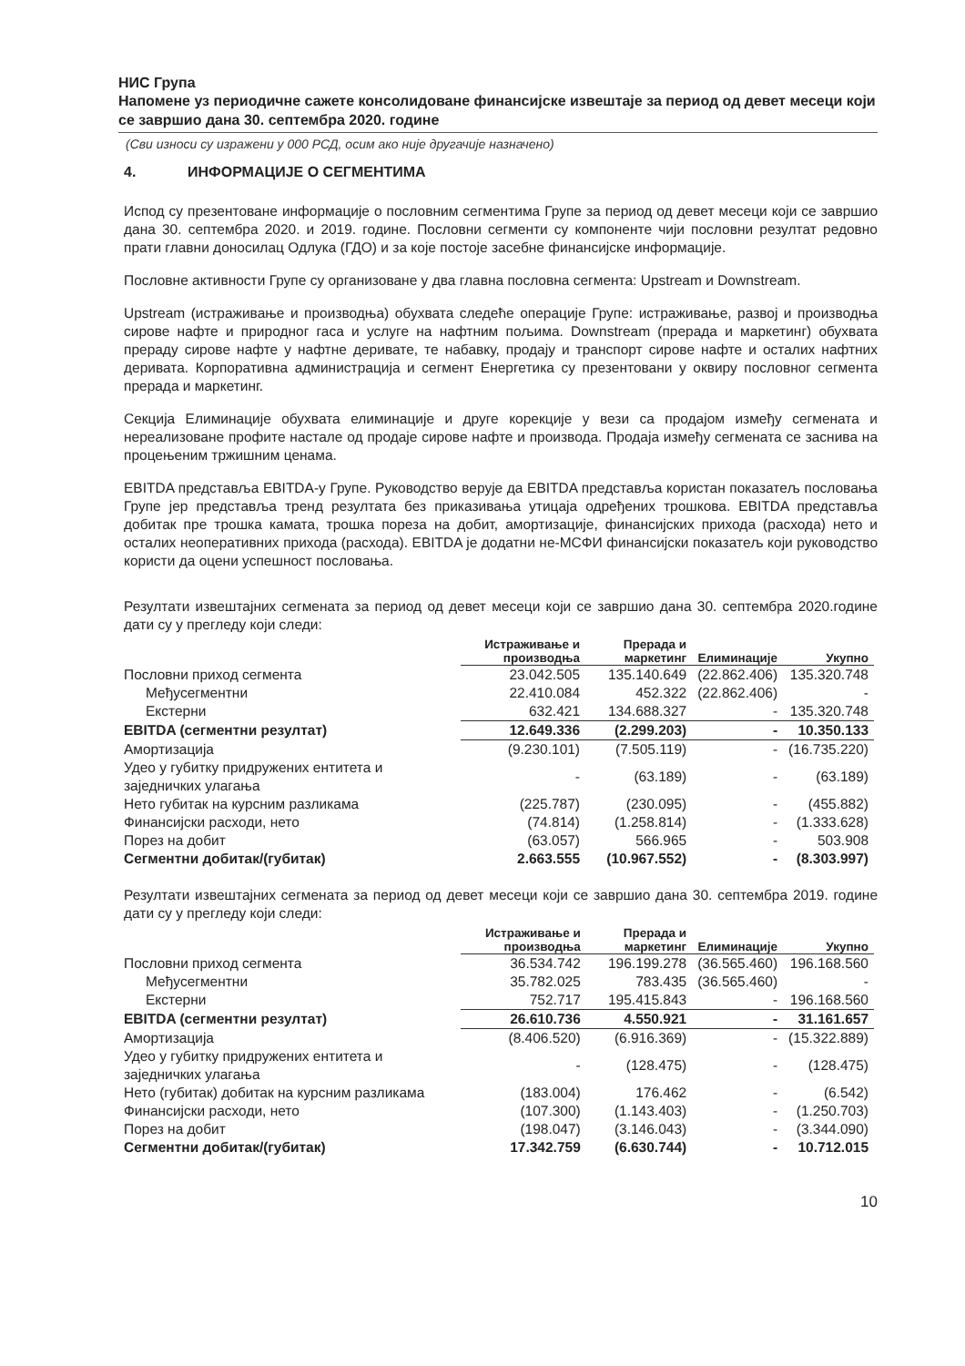НИС Група
Напомене уз периодичне сажете консолидоване финансијске извештаје за период од девет месеци који се завршио дана 30. септембра 2020. године
(Сви износи су изражени у 000 РСД, осим ако није другачије назначено)
4. ИНФОРМАЦИЈЕ О СЕГМЕНТИМА
Испод су презентоване информације о пословним сегментима Групе за период од девет месеци који се завршио дана 30. септембра 2020. и 2019. године. Пословни сегменти су компоненте чији пословни резултат редовно прати главни доносилац Одлука (ГДО) и за које постоје засебне финансијске информације.
Пословне активности Групе су организоване у два главна пословна сегмента: Upstream и Downstream.
Upstream (истраживање и производња) обухвата следеће операције Групе: истраживање, развој и производња сирове нафте и природног гаса и услуге на нафтним пољима. Downstream (прерада и маркетинг) обухвата прераду сирове нафте у нафтне деривате, те набавку, продају и транспорт сирове нафте и осталих нафтних деривата. Корпоративна администрација и сегмент Енергетика су презентовани у оквиру пословног сегмента прерада и маркетинг.
Секција Елиминације обухвата елиминације и друге корекције у вези са продајом између сегмената и нереализоване профите настале од продаје сирове нафте и производа. Продаја између сегмената се заснива на процењеним тржишним ценама.
EBITDA представља EBITDA-у Групе. Руководство верује да EBITDA представља користан показатељ пословања Групе јер представља тренд резултата без приказивања утицаја одређених трошкова. EBITDA представља добитак пре трошка камата, трошка пореза на добит, амортизације, финансијских прихода (расхода) нето и осталих неоперативних прихода (расхода). EBITDA је додатни не-МСФИ финансијски показатељ који руководство користи да оцени успешност пословања.
Резултати извештајних сегмената за период од девет месеци који се завршио дана 30. септембра 2020.године дати су у прегледу који следи:
| | Истраживање и производња | Прерада и маркетинг | Елиминације | Укупно |
| --- | --- | --- | --- | --- |
| Пословни приход сегмента | 23.042.505 | 135.140.649 | (22.862.406) | 135.320.748 |
| Међусегментни | 22.410.084 | 452.322 | (22.862.406) | - |
| Екстерни | 632.421 | 134.688.327 | - | 135.320.748 |
| EBITDA (сегментни резултат) | 12.649.336 | (2.299.203) | - | 10.350.133 |
| Амортизација | (9.230.101) | (7.505.119) | - | (16.735.220) |
| Удео у губитку придружених ентитета и заједничких улагања | - | (63.189) | - | (63.189) |
| Нето губитак на курсним разликама | (225.787) | (230.095) | - | (455.882) |
| Финансијски расходи, нето | (74.814) | (1.258.814) | - | (1.333.628) |
| Порез на добит | (63.057) | 566.965 | - | 503.908 |
| Сегментни добитак/(губитак) | 2.663.555 | (10.967.552) | - | (8.303.997) |
Резултати извештајних сегмената за период од девет месеци који се завршио дана 30. септембра 2019. године дати су у прегледу који следи:
| | Истраживање и производња | Прерада и маркетинг | Елиминације | Укупно |
| --- | --- | --- | --- | --- |
| Пословни приход сегмента | 36.534.742 | 196.199.278 | (36.565.460) | 196.168.560 |
| Међусегментни | 35.782.025 | 783.435 | (36.565.460) | - |
| Екстерни | 752.717 | 195.415.843 | - | 196.168.560 |
| EBITDA (сегментни резултат) | 26.610.736 | 4.550.921 | - | 31.161.657 |
| Амортизација | (8.406.520) | (6.916.369) | - | (15.322.889) |
| Удео у губитку придружених ентитета и заједничких улагања | - | (128.475) | - | (128.475) |
| Нето (губитак) добитак на курсним разликама | (183.004) | 176.462 | - | (6.542) |
| Финансијски расходи, нето | (107.300) | (1.143.403) | - | (1.250.703) |
| Порез на добит | (198.047) | (3.146.043) | - | (3.344.090) |
| Сегментни добитак/(губитак) | 17.342.759 | (6.630.744) | - | 10.712.015 |
10